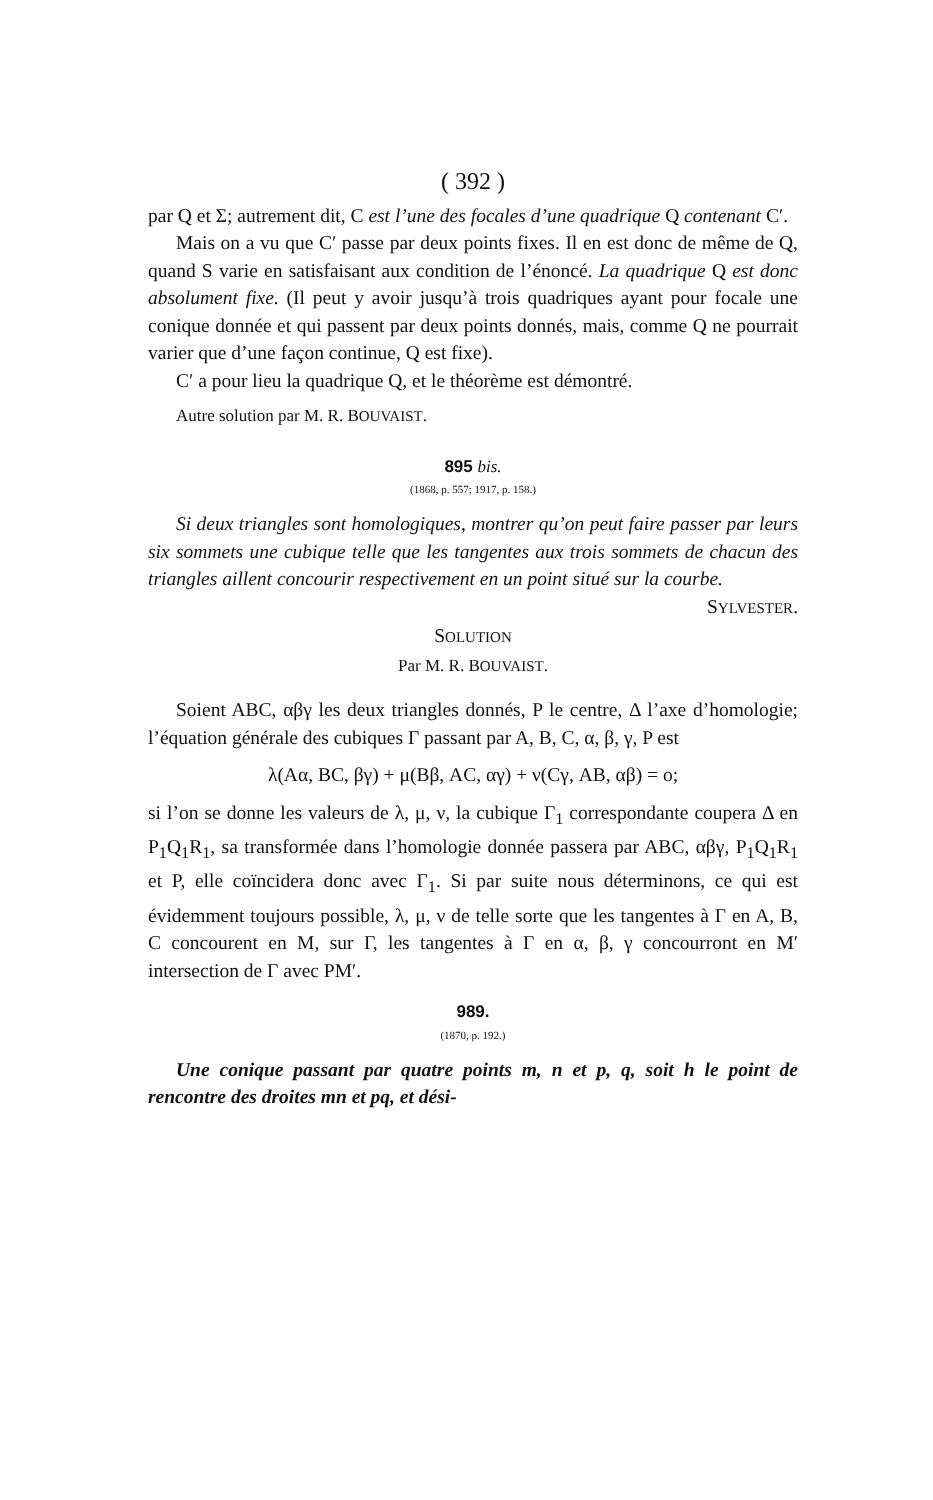( 392 )
par Q et Σ; autrement dit, C est l’une des focales d’une quadrique Q contenant C′.
Mais on a vu que C′ passe par deux points fixes. Il en est donc de même de Q, quand S varie en satisfaisant aux condition de l’énoncé. La quadrique Q est donc absolument fixe. (Il peut y avoir jusqu’à trois quadriques ayant pour focale une conique donnée et qui passent par deux points donnés, mais, comme Q ne pourrait varier que d’une façon continue, Q est fixe).
C′ a pour lieu la quadrique Q, et le théorème est démontré.
Autre solution par M. R. BOUVAIST.
895 bis.
(1868, p. 557; 1917, p. 158.)
Si deux triangles sont homologiques, montrer qu’on peut faire passer par leurs six sommets une cubique telle que les tangentes aux trois sommets de chacun des triangles aillent concourir respectivement en un point situé sur la courbe. SYLVESTER.
SOLUTION
Par M. R. BOUVAIST.
Soient ABC, αβγ les deux triangles donnés, P le centre, Δ l’axe d’homologie; l’équation générale des cubiques Γ passant par A, B, C, α, β, γ, P est
λ(Aα, BC, βγ) + μ(Bβ, AC, αγ) + ν(Cγ, AB, αβ) = o;
si l’on se donne les valeurs de λ, μ, ν, la cubique Γ<sub>1</sub> correspondante coupera Δ en P<sub>1</sub>Q<sub>1</sub>R<sub>1</sub>, sa transformée dans l’homologie donnée passera par ABC, αβγ, P<sub>1</sub>Q<sub>1</sub>R<sub>1</sub> et P, elle coïncidera donc avec Γ<sub>1</sub>. Si par suite nous déterminons, ce qui est évidemment toujours possible, λ, μ, ν de telle sorte que les tangentes à Γ en A, B, C concourent en M, sur Γ, les tangentes à Γ en α, β, γ concourront en M′ intersection de Γ avec PM′.
989.
(1870, p. 192.)
Une conique passant par quatre points m, n et p, q, soit h le point de rencontre des droites mn et pq, et dési-